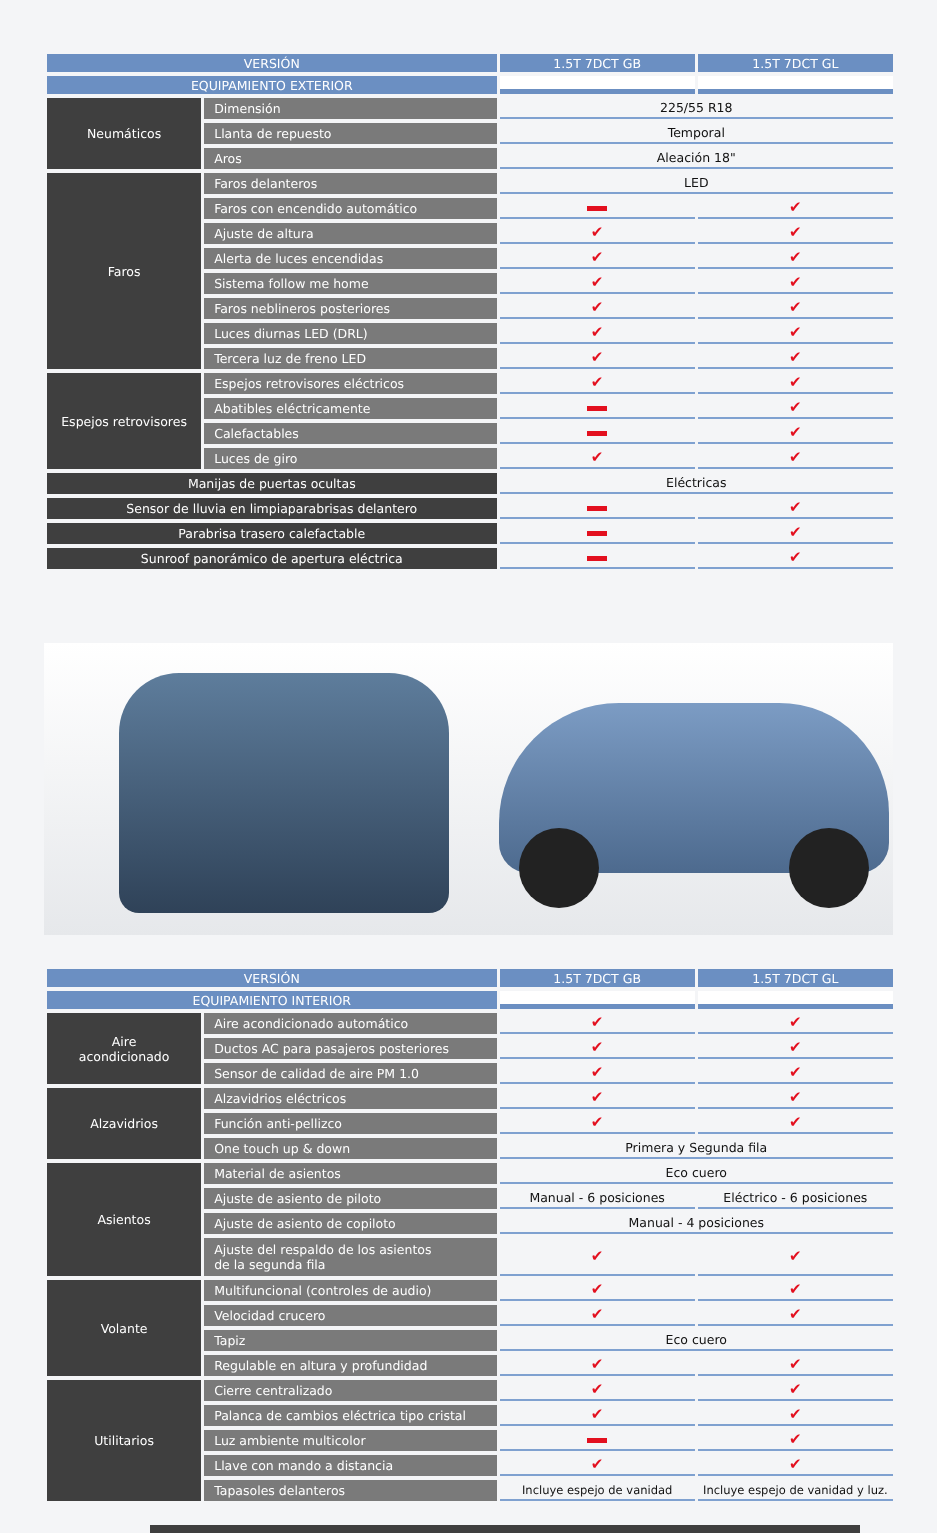| VERSIÓN | | 1.5T 7DCT GB | 1.5T 7DCT GL |
| --- | --- | --- | --- |
| EQUIPAMIENTO EXTERIOR | | | |
| Neumáticos | Dimensión | 225/55 R18 | |
| | Llanta de repuesto | Temporal | |
| | Aros | Aleación 18" | |
| Faros | Faros delanteros | LED | |
| | Faros con encendido automático | | ✔ |
| | Ajuste de altura | ✔ | ✔ |
| | Alerta de luces encendidas | ✔ | ✔ |
| | Sistema follow me home | ✔ | ✔ |
| | Faros neblineros posteriores | ✔ | ✔ |
| | Luces diurnas LED (DRL) | ✔ | ✔ |
| | Tercera luz de freno LED | ✔ | ✔ |
| Espejos retrovisores | Espejos retrovisores eléctricos | ✔ | ✔ |
| | Abatibles eléctricamente | | ✔ |
| | Calefactables | | ✔ |
| | Luces de giro | ✔ | ✔ |
| Manijas de puertas ocultas | | Eléctricas | |
| Sensor de lluvia en limpiaparabrisas delantero | | | ✔ |
| Parabrisa trasero calefactable | | | ✔ |
| Sunroof panorámico de apertura eléctrica | | | ✔ |
| VERSIÓN | | 1.5T 7DCT GB | 1.5T 7DCT GL |
| --- | --- | --- | --- |
| EQUIPAMIENTO INTERIOR | | | |
| Aire acondicionado | Aire acondicionado automático | ✔ | ✔ |
| | Ductos AC para pasajeros posteriores | ✔ | ✔ |
| | Sensor de calidad de aire PM 1.0 | ✔ | ✔ |
| Alzavidrios | Alzavidrios eléctricos | ✔ | ✔ |
| | Función anti-pellizco | ✔ | ✔ |
| | One touch up & down | Primera y Segunda fila | |
| Asientos | Material de asientos | Eco cuero | |
| | Ajuste de asiento de piloto | Manual - 6 posiciones | Eléctrico - 6 posiciones |
| | Ajuste de asiento de copiloto | Manual - 4 posiciones | |
| | Ajuste del respaldo de los asientos de la segunda fila | ✔ | ✔ |
| Volante | Multifuncional (controles de audio) | ✔ | ✔ |
| | Velocidad crucero | ✔ | ✔ |
| | Tapiz | Eco cuero | |
| | Regulable en altura y profundidad | ✔ | ✔ |
| Utilitarios | Cierre centralizado | ✔ | ✔ |
| | Palanca de cambios eléctrica tipo cristal | ✔ | ✔ |
| | Luz ambiente multicolor | | ✔ |
| | Llave con mando a distancia | ✔ | ✔ |
| | Tapasoles delanteros | Incluye espejo de vanidad | Incluye espejo de vanidad y luz. |